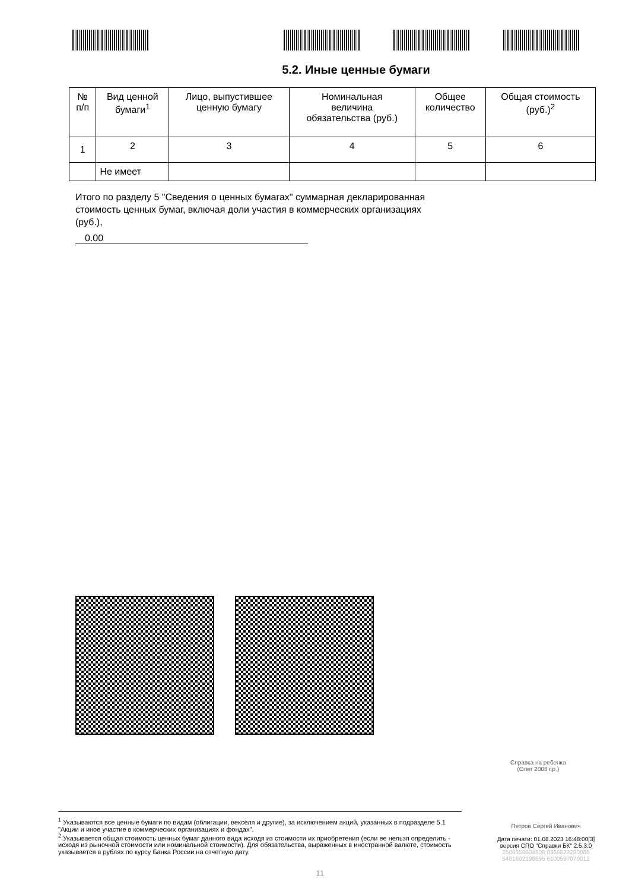5.2. Иные ценные бумаги
| № п/п | Вид ценной бумаги<sup>1</sup> | Лицо, выпустившее ценную бумагу | Номинальная величина обязательства (руб.) | Общее количество | Общая стоимость (руб.)<sup>2</sup> |
| --- | --- | --- | --- | --- | --- |
| 1 | 2 | 3 | 4 | 5 | 6 |
| | Не имеет | | | | |
Итого по разделу 5 "Сведения о ценных бумагах" суммарная декларированная стоимость ценных бумаг, включая доли участия в коммерческих организациях (руб.),
0.00
Справка на ребенка
(Олег 2008 г.р.)
<sup>1</sup> Указываются все ценные бумаги по видам (облигации, векселя и другие), за исключением акций, указанных в подразделе 5.1 "Акции и иное участие в коммерческих организациях и фондах".
<sup>2</sup> Указывается общая стоимость ценных бумаг данного вида исходя из стоимости их приобретения (если ее нельзя определить - исходя из рыночной стоимости или номинальной стоимости). Для обязательства, выраженных в иностранной валюте, стоимость указывается в рублях по курсу Банка России на отчетную дату.
Петров Сергей Иванович
Дата печати: 01.08.2023 16:48:00[3]
версия СПО "Справки БК" 2.5.3.0
2506658604808 0368822290086
5481602198695 6100597070012
11